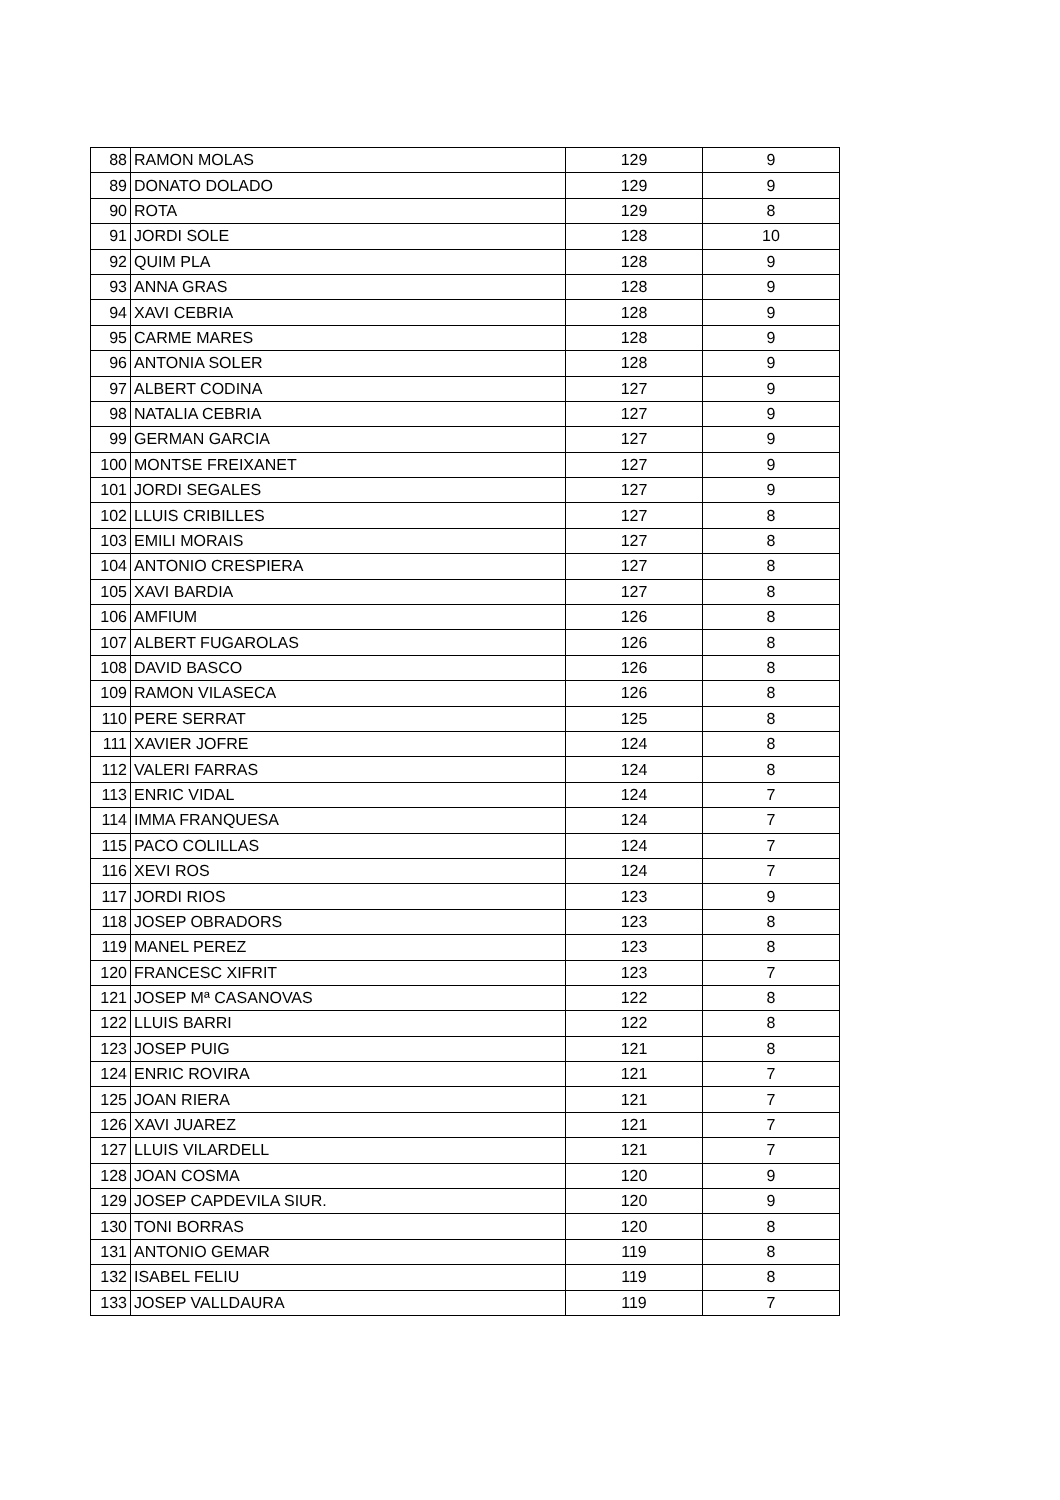| 88 | RAMON MOLAS | 129 | 9 |
| 89 | DONATO DOLADO | 129 | 9 |
| 90 | ROTA | 129 | 8 |
| 91 | JORDI SOLE | 128 | 10 |
| 92 | QUIM PLA | 128 | 9 |
| 93 | ANNA GRAS | 128 | 9 |
| 94 | XAVI CEBRIA | 128 | 9 |
| 95 | CARME MARES | 128 | 9 |
| 96 | ANTONIA SOLER | 128 | 9 |
| 97 | ALBERT CODINA | 127 | 9 |
| 98 | NATALIA CEBRIA | 127 | 9 |
| 99 | GERMAN GARCIA | 127 | 9 |
| 100 | MONTSE FREIXANET | 127 | 9 |
| 101 | JORDI SEGALES | 127 | 9 |
| 102 | LLUIS CRIBILLES | 127 | 8 |
| 103 | EMILI MORAIS | 127 | 8 |
| 104 | ANTONIO CRESPIERA | 127 | 8 |
| 105 | XAVI BARDIA | 127 | 8 |
| 106 | AMFIUM | 126 | 8 |
| 107 | ALBERT FUGAROLAS | 126 | 8 |
| 108 | DAVID BASCO | 126 | 8 |
| 109 | RAMON VILASECA | 126 | 8 |
| 110 | PERE SERRAT | 125 | 8 |
| 111 | XAVIER JOFRE | 124 | 8 |
| 112 | VALERI FARRAS | 124 | 8 |
| 113 | ENRIC VIDAL | 124 | 7 |
| 114 | IMMA FRANQUESA | 124 | 7 |
| 115 | PACO COLILLAS | 124 | 7 |
| 116 | XEVI ROS | 124 | 7 |
| 117 | JORDI RIOS | 123 | 9 |
| 118 | JOSEP OBRADORS | 123 | 8 |
| 119 | MANEL PEREZ | 123 | 8 |
| 120 | FRANCESC XIFRIT | 123 | 7 |
| 121 | JOSEP Mª CASANOVAS | 122 | 8 |
| 122 | LLUIS BARRI | 122 | 8 |
| 123 | JOSEP PUIG | 121 | 8 |
| 124 | ENRIC ROVIRA | 121 | 7 |
| 125 | JOAN RIERA | 121 | 7 |
| 126 | XAVI JUAREZ | 121 | 7 |
| 127 | LLUIS VILARDELL | 121 | 7 |
| 128 | JOAN COSMA | 120 | 9 |
| 129 | JOSEP CAPDEVILA SIUR. | 120 | 9 |
| 130 | TONI BORRAS | 120 | 8 |
| 131 | ANTONIO GEMAR | 119 | 8 |
| 132 | ISABEL FELIU | 119 | 8 |
| 133 | JOSEP VALLDAURA | 119 | 7 |